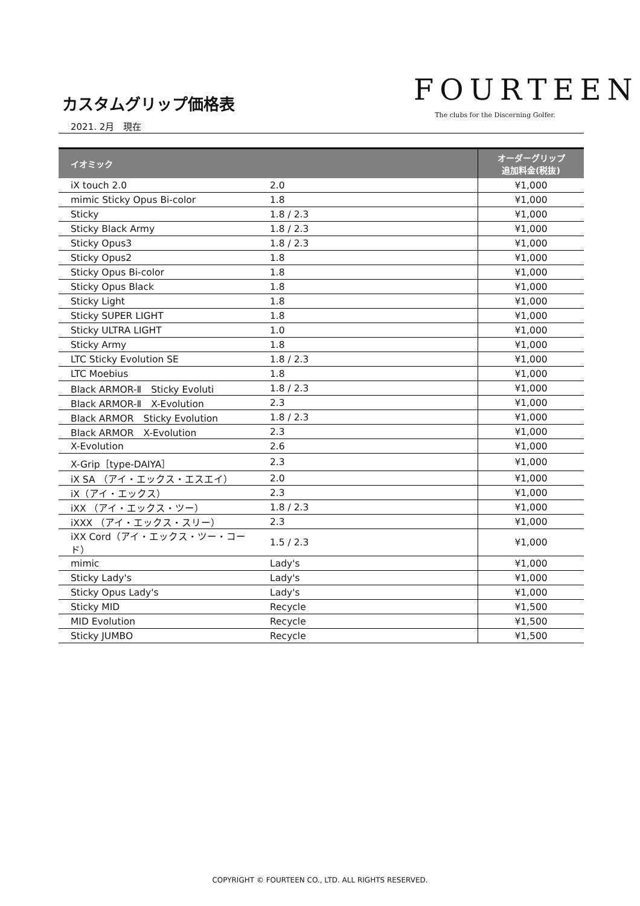カスタムグリップ価格表
2021. 2月　現在
FOURTEEN
The clubs for the Discerning Golfer.
| イオミック | | オーダーグリップ 追加料金(税抜) |
| --- | --- | --- |
| iX touch 2.0 | 2.0 | ¥1,000 |
| mimic Sticky Opus Bi-color | 1.8 | ¥1,000 |
| Sticky | 1.8 / 2.3 | ¥1,000 |
| Sticky Black Army | 1.8 / 2.3 | ¥1,000 |
| Sticky Opus3 | 1.8 / 2.3 | ¥1,000 |
| Sticky Opus2 | 1.8 | ¥1,000 |
| Sticky Opus Bi-color | 1.8 | ¥1,000 |
| Sticky Opus Black | 1.8 | ¥1,000 |
| Sticky Light | 1.8 | ¥1,000 |
| Sticky SUPER LIGHT | 1.8 | ¥1,000 |
| Sticky ULTRA LIGHT | 1.0 | ¥1,000 |
| Sticky Army | 1.8 | ¥1,000 |
| LTC Sticky Evolution SE | 1.8 / 2.3 | ¥1,000 |
| LTC Moebius | 1.8 | ¥1,000 |
| Black ARMOR-Ⅱ Sticky Evoluti | 1.8 / 2.3 | ¥1,000 |
| Black ARMOR-Ⅱ X-Evolution | 2.3 | ¥1,000 |
| Black ARMOR Sticky Evolution | 1.8 / 2.3 | ¥1,000 |
| Black ARMOR X-Evolution | 2.3 | ¥1,000 |
| X-Evolution | 2.6 | ¥1,000 |
| X-Grip［type-DAIYA］ | 2.3 | ¥1,000 |
| iX SA （アイ・エックス・エスエイ） | 2.0 | ¥1,000 |
| iX（アイ・エックス） | 2.3 | ¥1,000 |
| iXX （アイ・エックス・ツー） | 1.8 / 2.3 | ¥1,000 |
| iXXX （アイ・エックス・スリー） | 2.3 | ¥1,000 |
| iXX Cord（アイ・エックス・ツー・コード） | 1.5 / 2.3 | ¥1,000 |
| mimic | Lady's | ¥1,000 |
| Sticky Lady's | Lady's | ¥1,000 |
| Sticky Opus Lady's | Lady's | ¥1,000 |
| Sticky MID | Recycle | ¥1,500 |
| MID Evolution | Recycle | ¥1,500 |
| Sticky JUMBO | Recycle | ¥1,500 |
COPYRIGHT © FOURTEEN CO., LTD. ALL RIGHTS RESERVED.